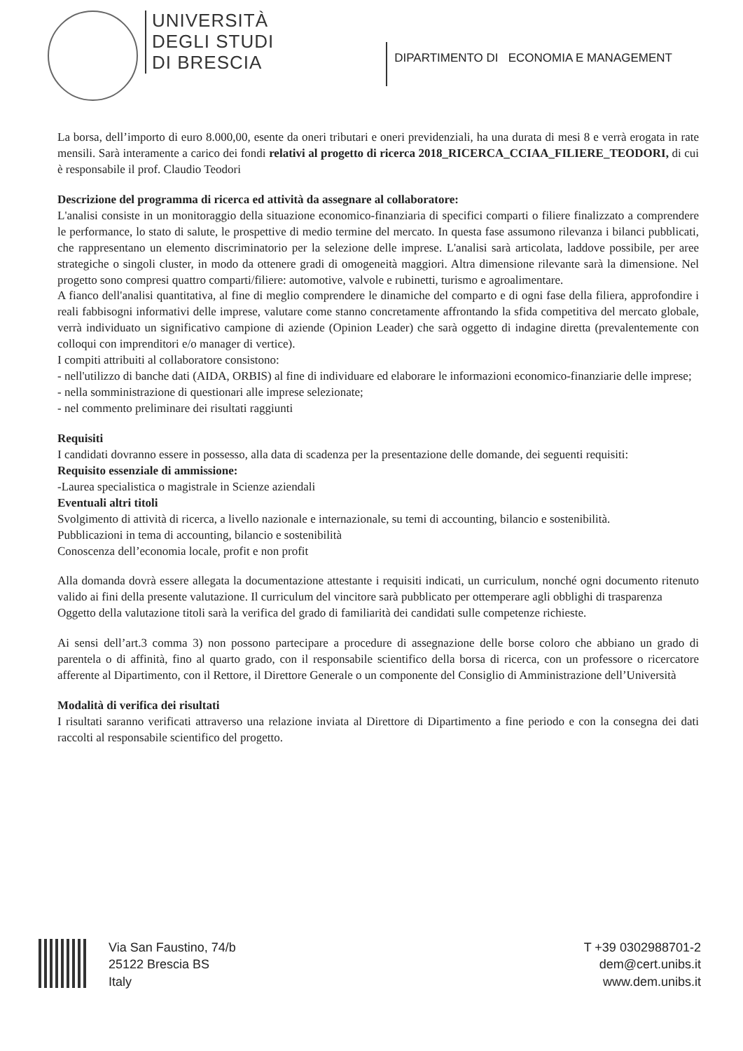UNIVERSITÀ
DEGLI STUDI
DI BRESCIA
DIPARTIMENTO DI ECONOMIA E MANAGEMENT
La borsa, dell’importo di euro 8.000,00, esente da oneri tributari e oneri previdenziali, ha una durata di mesi 8 e verrà erogata in rate mensili. Sarà interamente a carico dei fondi relativi al progetto di ricerca 2018_RICERCA_CCIAA_FILIERE_TEODORI, di cui è responsabile il prof. Claudio Teodori
Descrizione del programma di ricerca ed attività da assegnare al collaboratore:
L'analisi consiste in un monitoraggio della situazione economico-finanziaria di specifici comparti o filiere finalizzato a comprendere le performance, lo stato di salute, le prospettive di medio termine del mercato. In questa fase assumono rilevanza i bilanci pubblicati, che rappresentano un elemento discriminatorio per la selezione delle imprese. L'analisi sarà articolata, laddove possibile, per aree strategiche o singoli cluster, in modo da ottenere gradi di omogeneità maggiori. Altra dimensione rilevante sarà la dimensione. Nel progetto sono compresi quattro comparti/filiere: automotive, valvole e rubinetti, turismo e agroalimentare.
A fianco dell'analisi quantitativa, al fine di meglio comprendere le dinamiche del comparto e di ogni fase della filiera, approfondire i reali fabbisogni informativi delle imprese, valutare come stanno concretamente affrontando la sfida competitiva del mercato globale, verrà individuato un significativo campione di aziende (Opinion Leader) che sarà oggetto di indagine diretta (prevalentemente con colloqui con imprenditori e/o manager di vertice).
I compiti attribuiti al collaboratore consistono:
- nell'utilizzo di banche dati (AIDA, ORBIS) al fine di individuare ed elaborare le informazioni economico-finanziarie delle imprese;
- nella somministrazione di questionari alle imprese selezionate;
- nel commento preliminare dei risultati raggiunti
Requisiti
I candidati dovranno essere in possesso, alla data di scadenza per la presentazione delle domande, dei seguenti requisiti:
Requisito essenziale di ammissione:
-Laurea specialistica o magistrale in Scienze aziendali
Eventuali altri titoli
Svolgimento di attività di ricerca, a livello nazionale e internazionale, su temi di accounting, bilancio e sostenibilità.
Pubblicazioni in tema di accounting, bilancio e sostenibilità
Conoscenza dell’economia locale, profit e non profit
Alla domanda dovrà essere allegata la documentazione attestante i requisiti indicati, un curriculum, nonché ogni documento ritenuto valido ai fini della presente valutazione. Il curriculum del vincitore sarà pubblicato per ottemperare agli obblighi di trasparenza
Oggetto della valutazione titoli sarà la verifica del grado di familiarità dei candidati sulle competenze richieste.
Ai sensi dell’art.3 comma 3) non possono partecipare a procedure di assegnazione delle borse coloro che abbiano un grado di parentela o di affinità, fino al quarto grado, con il responsabile scientifico della borsa di ricerca, con un professore o ricercatore afferente al Dipartimento, con il Rettore, il Direttore Generale o un componente del Consiglio di Amministrazione dell’Università
Modalità di verifica dei risultati
I risultati saranno verificati attraverso una relazione inviata al Direttore di Dipartimento a fine periodo e con la consegna dei dati raccolti al responsabile scientifico del progetto.
Via San Faustino, 74/b
25122 Brescia BS
Italy
T +39 0302988701-2
dem@cert.unibs.it
www.dem.unibs.it